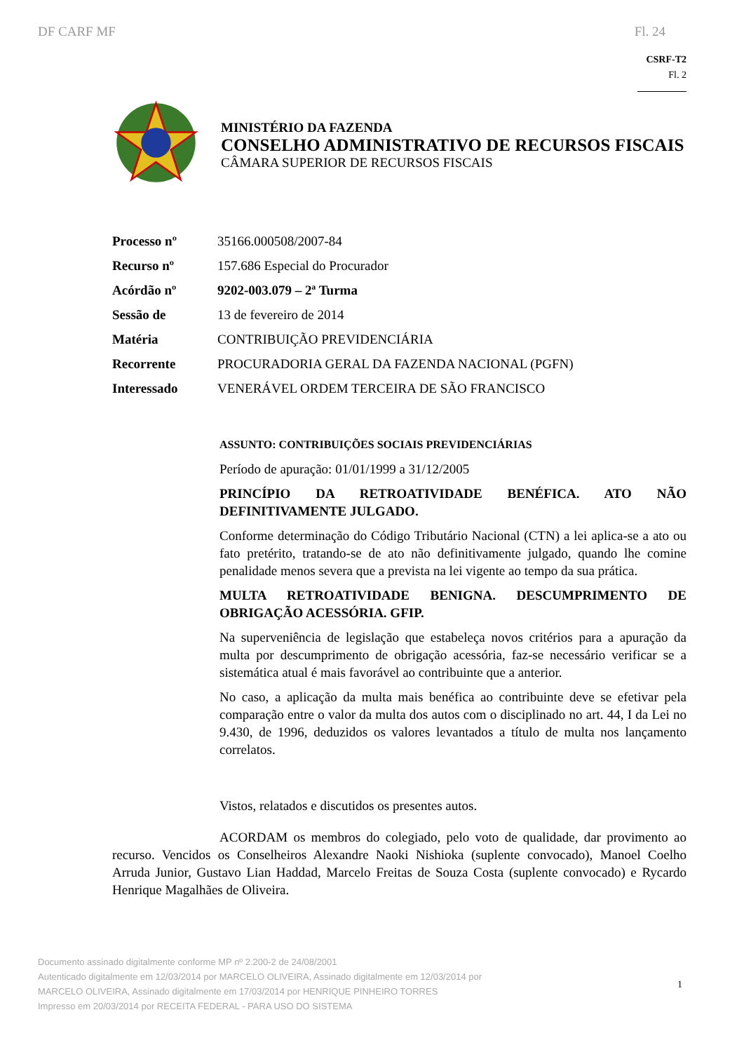DF CARF MF Fl. 24
CSRF-T2
Fl. 2
MINISTÉRIO DA FAZENDA
CONSELHO ADMINISTRATIVO DE RECURSOS FISCAIS
CÂMARA SUPERIOR DE RECURSOS FISCAIS
| Processo nº | 35166.000508/2007-84 |
| Recurso nº | 157.686 Especial do Procurador |
| Acórdão nº | 9202-003.079 – 2ª Turma |
| Sessão de | 13 de fevereiro de 2014 |
| Matéria | CONTRIBUIÇÃO PREVIDENCIÁRIA |
| Recorrente | PROCURADORIA GERAL DA FAZENDA NACIONAL (PGFN) |
| Interessado | VENERÁVEL ORDEM TERCEIRA DE SÃO FRANCISCO |
ASSUNTO: CONTRIBUIÇÕES SOCIAIS PREVIDENCIÁRIAS
Período de apuração: 01/01/1999 a 31/12/2005
PRINCÍPIO DA RETROATIVIDADE BENÉFICA. ATO NÃO DEFINITIVAMENTE JULGADO.
Conforme determinação do Código Tributário Nacional (CTN) a lei aplica-se a ato ou fato pretérito, tratando-se de ato não definitivamente julgado, quando lhe comine penalidade menos severa que a prevista na lei vigente ao tempo da sua prática.
MULTA RETROATIVIDADE BENIGNA. DESCUMPRIMENTO DE OBRIGAÇÃO ACESSÓRIA. GFIP.
Na superveniência de legislação que estabeleça novos critérios para a apuração da multa por descumprimento de obrigação acessória, faz-se necessário verificar se a sistemática atual é mais favorável ao contribuinte que a anterior.
No caso, a aplicação da multa mais benéfica ao contribuinte deve se efetivar pela comparação entre o valor da multa dos autos com o disciplinado no art. 44, I da Lei no 9.430, de 1996, deduzidos os valores levantados a título de multa nos lançamento correlatos.
Vistos, relatados e discutidos os presentes autos.
ACORDAM os membros do colegiado, pelo voto de qualidade, dar provimento ao recurso. Vencidos os Conselheiros Alexandre Naoki Nishioka (suplente convocado), Manoel Coelho Arruda Junior, Gustavo Lian Haddad, Marcelo Freitas de Souza Costa (suplente convocado) e Rycardo Henrique Magalhães de Oliveira.
Documento assinado digitalmente conforme MP nº 2.200-2 de 24/08/2001
Autenticado digitalmente em 12/03/2014 por MARCELO OLIVEIRA, Assinado digitalmente em 12/03/2014 por
MARCELO OLIVEIRA, Assinado digitalmente em 17/03/2014 por HENRIQUE PINHEIRO TORRES
Impresso em 20/03/2014 por RECEITA FEDERAL - PARA USO DO SISTEMA
1